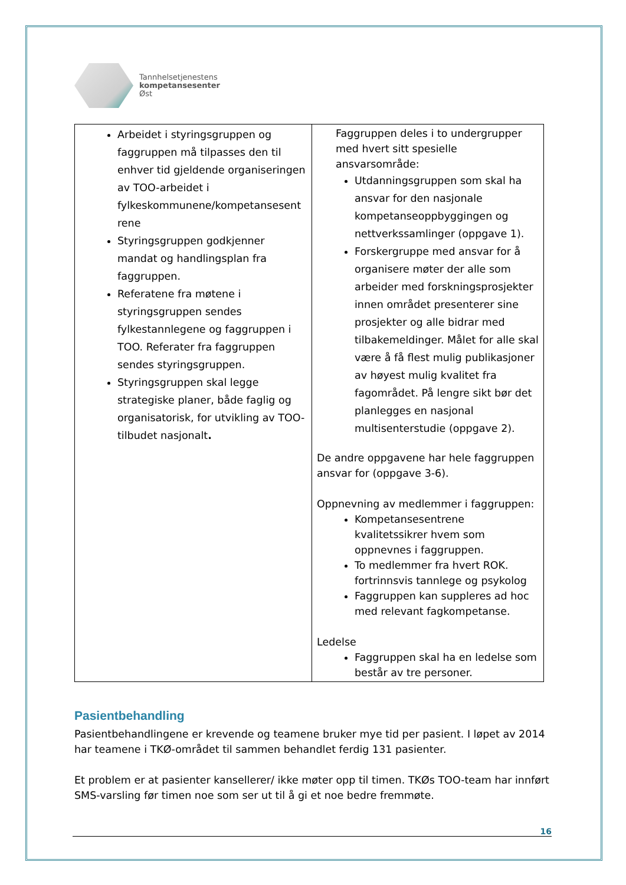Tannhelsetjenestens
kompetansesenter
Øst
| Arbeidet i styringsgruppen og faggruppen må tilpasses den til enhver tid gjeldende organiseringen av TOO-arbeidet i fylkeskommunene/kompetansesent rene Styringsgruppen godkjenner mandat og handlingsplan fra faggruppen. Referatene fra møtene i styringsgruppen sendes fylkestannlegene og faggruppen i TOO. Referater fra faggruppen sendes styringsgruppen. Styringsgruppen skal legge strategiske planer, både faglig og organisatorisk, for utvikling av TOO-tilbudet nasjonalt . | Faggruppen deles i to undergrupper med hvert sitt spesielle ansvarsområde: Utdanningsgruppen som skal ha ansvar for den nasjonale kompetanseoppbyggingen og nettverkssamlinger (oppgave 1). Forskergruppe med ansvar for å organisere møter der alle som arbeider med forskningsprosjekter innen området presenterer sine prosjekter og alle bidrar med tilbakemeldinger. Målet for alle skal være å få flest mulig publikasjoner av høyest mulig kvalitet fra fagområdet. På lengre sikt bør det planlegges en nasjonal multisenterstudie (oppgave 2). De andre oppgavene har hele faggruppen ansvar for (oppgave 3-6). Oppnevning av medlemmer i faggruppen: Kompetansesentrene kvalitetssikrer hvem som oppnevnes i faggruppen. To medlemmer fra hvert ROK. fortrinnsvis tannlege og psykolog Faggruppen kan suppleres ad hoc med relevant fagkompetanse. Ledelse Faggruppen skal ha en ledelse som består av tre personer. |
Pasientbehandling
Pasientbehandlingene er krevende og teamene bruker mye tid per pasient. I løpet av 2014 har teamene i TKØ-området til sammen behandlet ferdig 131 pasienter.
Et problem er at pasienter kansellerer/ ikke møter opp til timen. TKØs TOO-team har innført SMS-varsling før timen noe som ser ut til å gi et noe bedre fremmøte.
16